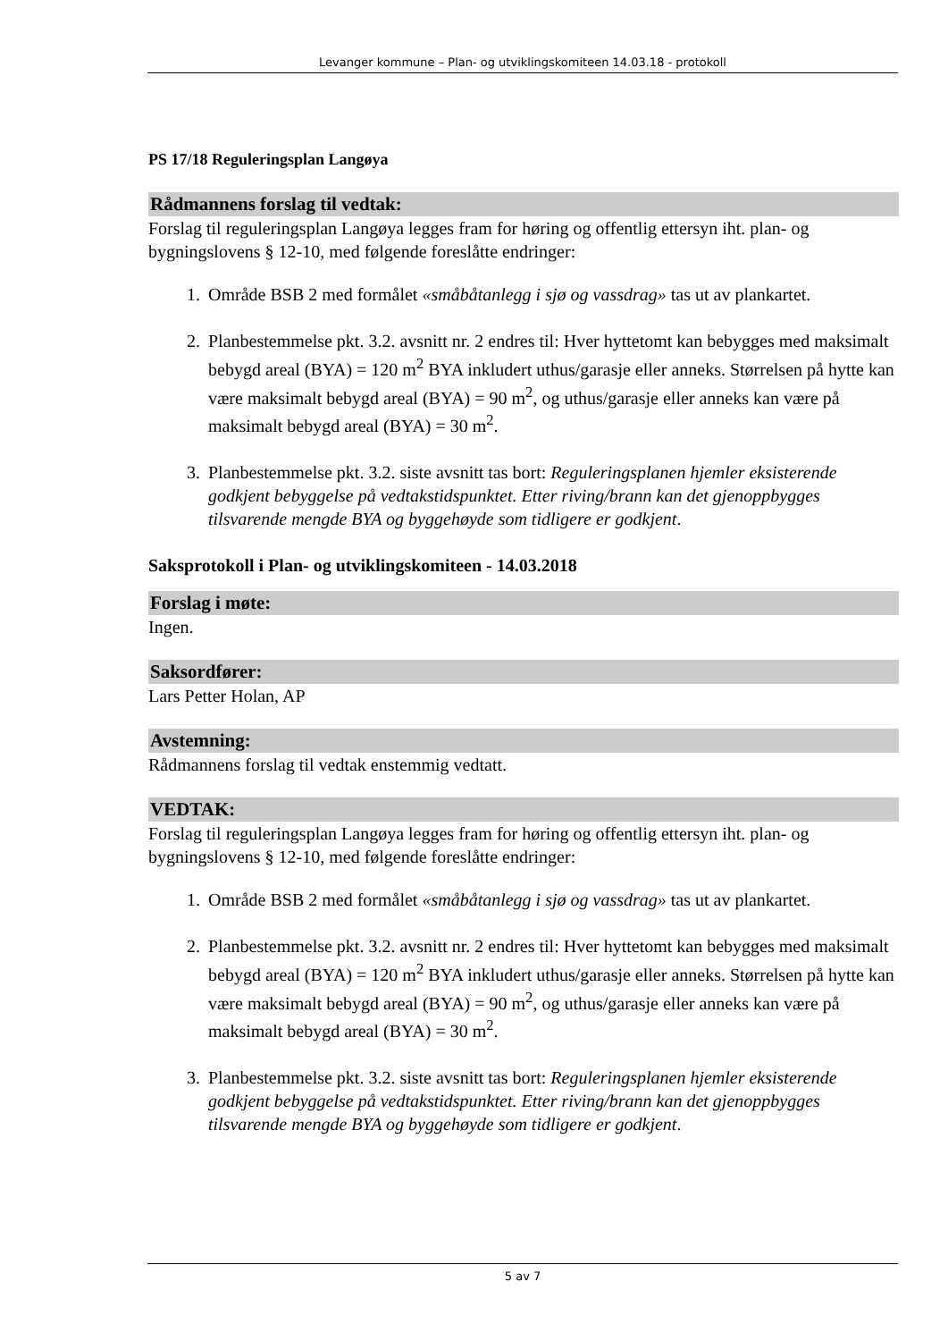Levanger kommune – Plan- og utviklingskomiteen 14.03.18 - protokoll
PS 17/18 Reguleringsplan Langøya
Rådmannens forslag til vedtak:
Forslag til reguleringsplan Langøya legges fram for høring og offentlig ettersyn iht. plan- og bygningslovens § 12-10, med følgende foreslåtte endringer:
1. Område BSB 2 med formålet «småbåtanlegg i sjø og vassdrag» tas ut av plankartet.
2. Planbestemmelse pkt. 3.2. avsnitt nr. 2 endres til: Hver hyttetomt kan bebygges med maksimalt bebygd areal (BYA) = 120 m<sup>2</sup> BYA inkludert uthus/garasje eller anneks. Størrelsen på hytte kan være maksimalt bebygd areal (BYA) = 90 m<sup>2</sup>, og uthus/garasje eller anneks kan være på maksimalt bebygd areal (BYA) = 30 m<sup>2</sup>.
3. Planbestemmelse pkt. 3.2. siste avsnitt tas bort: Reguleringsplanen hjemler eksisterende godkjent bebyggelse på vedtakstidspunktet. Etter riving/brann kan det gjenoppbygges tilsvarende mengde BYA og byggehøyde som tidligere er godkjent.
Saksprotokoll i Plan- og utviklingskomiteen - 14.03.2018
Forslag i møte:
Ingen.
Saksordfører:
Lars Petter Holan, AP
Avstemning:
Rådmannens forslag til vedtak enstemmig vedtatt.
VEDTAK:
Forslag til reguleringsplan Langøya legges fram for høring og offentlig ettersyn iht. plan- og bygningslovens § 12-10, med følgende foreslåtte endringer:
1. Område BSB 2 med formålet «småbåtanlegg i sjø og vassdrag» tas ut av plankartet.
2. Planbestemmelse pkt. 3.2. avsnitt nr. 2 endres til: Hver hyttetomt kan bebygges med maksimalt bebygd areal (BYA) = 120 m<sup>2</sup> BYA inkludert uthus/garasje eller anneks. Størrelsen på hytte kan være maksimalt bebygd areal (BYA) = 90 m<sup>2</sup>, og uthus/garasje eller anneks kan være på maksimalt bebygd areal (BYA) = 30 m<sup>2</sup>.
3. Planbestemmelse pkt. 3.2. siste avsnitt tas bort: Reguleringsplanen hjemler eksisterende godkjent bebyggelse på vedtakstidspunktet. Etter riving/brann kan det gjenoppbygges tilsvarende mengde BYA og byggehøyde som tidligere er godkjent.
5 av 7